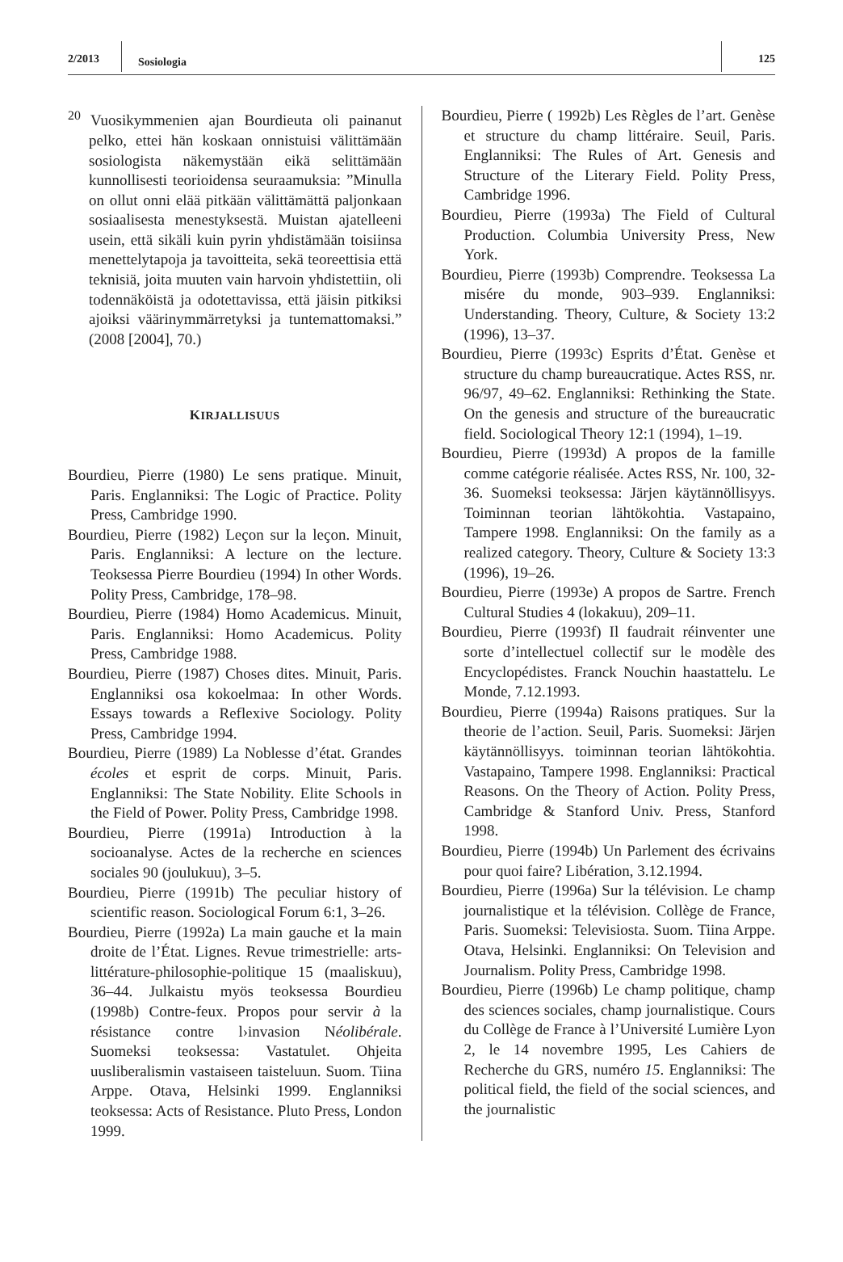2/2013
Sosiologia
125
<sup>20</sup> Vuosikymmenien ajan Bourdieuta oli painanut pelko, ettei hän koskaan onnistuisi välittämään sosiologista näkemystään eikä selittämään kunnollisesti teorioidensa seuraamuksia: ”Minulla on ollut onni elää pitkään välittämättä paljonkaan sosiaalisesta menestyksestä. Muistan ajatelleeni usein, että sikäli kuin pyrin yhdistämään toisiinsa menettelytapoja ja tavoitteita, sekä teoreettisia että teknisiä, joita muuten vain harvoin yhdistettiin, oli todennäköistä ja odotettavissa, että jäisin pitkiksi ajoiksi väärinymmärretyksi ja tuntemattomaksi.” (2008 [2004], 70.)
KIRJALLISUUS
Bourdieu, Pierre (1980) Le sens pratique. Minuit, Paris. Englanniksi: The Logic of Practice. Polity Press, Cambridge 1990.
Bourdieu, Pierre (1982) Leçon sur la leçon. Minuit, Paris. Englanniksi: A lecture on the lecture. Teoksessa Pierre Bourdieu (1994) In other Words. Polity Press, Cambridge, 178–98.
Bourdieu, Pierre (1984) Homo Academicus. Minuit, Paris. Englanniksi: Homo Academicus. Polity Press, Cambridge 1988.
Bourdieu, Pierre (1987) Choses dites. Minuit, Paris. Englanniksi osa kokoelmaa: In other Words. Essays towards a Reflexive Sociology. Polity Press, Cambridge 1994.
Bourdieu, Pierre (1989) La Noblesse d’état. Grandes écoles et esprit de corps. Minuit, Paris. Englanniksi: The State Nobility. Elite Schools in the Field of Power. Polity Press, Cambridge 1998.
Bourdieu, Pierre (1991a) Introduction à la socioanalyse. Actes de la recherche en sciences sociales 90 (joulukuu), 3–5.
Bourdieu, Pierre (1991b) The peculiar history of scientific reason. Sociological Forum 6:1, 3–26.
Bourdieu, Pierre (1992a) La main gauche et la main droite de l’État. Lignes. Revue trimestrielle: arts-littérature-philosophie-politique 15 (maaliskuu), 36–44. Julkaistu myös teoksessa Bourdieu (1998b) Contre-feux. Propos pour servir à la résistance contre l›invasion Néolibérale. Suomeksi teoksessa: Vastatulet. Ohjeita uusliberalismin vastaiseen taisteluun. Suom. Tiina Arppe. Otava, Helsinki 1999. Englanniksi teoksessa: Acts of Resistance. Pluto Press, London 1999.
Bourdieu, Pierre ( 1992b) Les Règles de l’art. Genèse et structure du champ littéraire. Seuil, Paris. Englanniksi: The Rules of Art. Genesis and Structure of the Literary Field. Polity Press, Cambridge 1996.
Bourdieu, Pierre (1993a) The Field of Cultural Production. Columbia University Press, New York.
Bourdieu, Pierre (1993b) Comprendre. Teoksessa La misére du monde, 903–939. Englanniksi: Understanding. Theory, Culture, & Society 13:2 (1996), 13–37.
Bourdieu, Pierre (1993c) Esprits d’État. Genèse et structure du champ bureaucratique. Actes RSS, nr. 96/97, 49–62. Englanniksi: Rethinking the State. On the genesis and structure of the bureaucratic field. Sociological Theory 12:1 (1994), 1–19.
Bourdieu, Pierre (1993d) A propos de la famille comme catégorie réalisée. Actes RSS, Nr. 100, 32-36. Suomeksi teoksessa: Järjen käytännöllisyys. Toiminnan teorian lähtökohtia. Vastapaino, Tampere 1998. Englanniksi: On the family as a realized category. Theory, Culture & Society 13:3 (1996), 19–26.
Bourdieu, Pierre (1993e) A propos de Sartre. French Cultural Studies 4 (lokakuu), 209–11.
Bourdieu, Pierre (1993f) Il faudrait réinventer une sorte d’intellectuel collectif sur le modèle des Encyclopédistes. Franck Nouchin haastattelu. Le Monde, 7.12.1993.
Bourdieu, Pierre (1994a) Raisons pratiques. Sur la theorie de l’action. Seuil, Paris. Suomeksi: Järjen käytännöllisyys. toiminnan teorian lähtökohtia. Vastapaino, Tampere 1998. Englanniksi: Practical Reasons. On the Theory of Action. Polity Press, Cambridge & Stanford Univ. Press, Stanford 1998.
Bourdieu, Pierre (1994b) Un Parlement des écrivains pour quoi faire? Libération, 3.12.1994.
Bourdieu, Pierre (1996a) Sur la télévision. Le champ journalistique et la télévision. Collège de France, Paris. Suomeksi: Televisiosta. Suom. Tiina Arppe. Otava, Helsinki. Englanniksi: On Television and Journalism. Polity Press, Cambridge 1998.
Bourdieu, Pierre (1996b) Le champ politique, champ des sciences sociales, champ journalistique. Cours du Collège de France à l’Université Lumière Lyon 2, le 14 novembre 1995, Les Cahiers de Recherche du GRS, numéro 15. Englanniksi: The political field, the field of the social sciences, and the journalistic